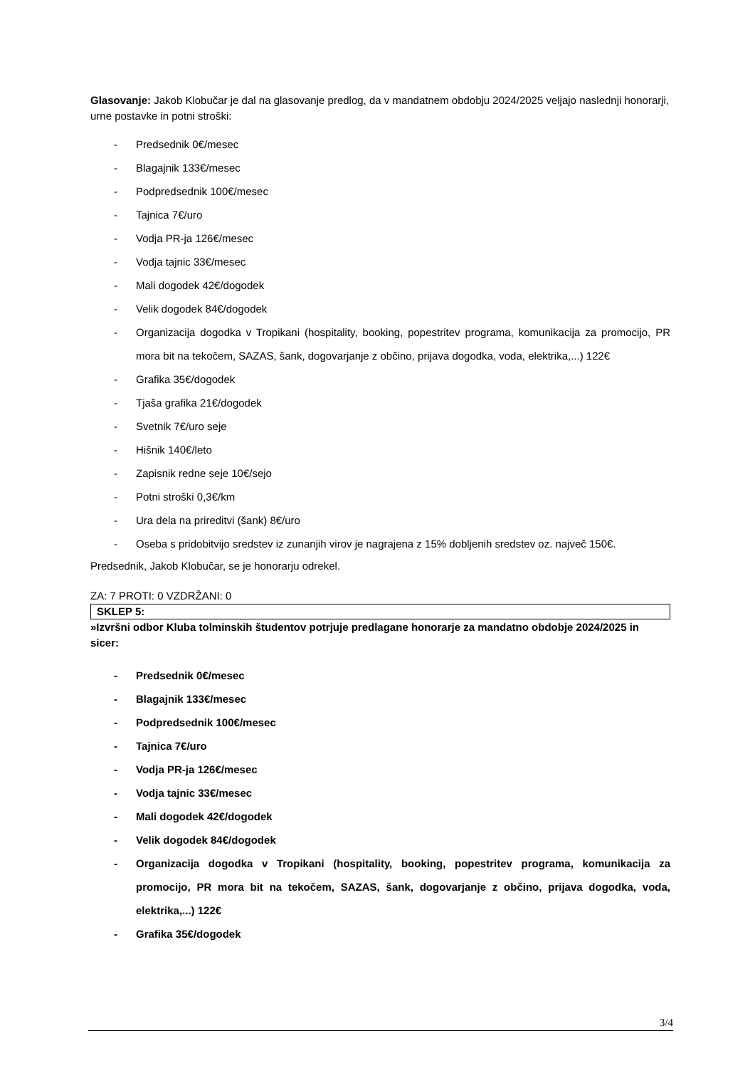Glasovanje: Jakob Klobučar je dal na glasovanje predlog, da v mandatnem obdobju 2024/2025 veljajo naslednji honorarji, urne postavke in potni stroški:
- Predsednik 0€/mesec
- Blagajnik 133€/mesec
- Podpredsednik 100€/mesec
- Tajnica 7€/uro
- Vodja PR-ja 126€/mesec
- Vodja tajnic 33€/mesec
- Mali dogodek 42€/dogodek
- Velik dogodek 84€/dogodek
- Organizacija dogodka v Tropikani (hospitality, booking, popestritev programa, komunikacija za promocijo, PR mora bit na tekočem, SAZAS, šank, dogovarjanje z občino, prijava dogodka, voda, elektrika,...) 122€
- Grafika 35€/dogodek
- Tjaša grafika 21€/dogodek
- Svetnik 7€/uro seje
- Hišnik 140€/leto
- Zapisnik redne seje 10€/sejo
- Potni stroški 0,3€/km
- Ura dela na prireditvi (šank) 8€/uro
- Oseba s pridobitvijo sredstev iz zunanjih virov je nagrajena z 15% dobljenih sredstev oz. največ 150€.
Predsednik, Jakob Klobučar, se je honorarju odrekel.
ZA: 7 PROTI: 0 VZDRŽANI: 0
SKLEP 5:
»Izvršni odbor Kluba tolminskih študentov potrjuje predlagane honorarje za mandatno obdobje 2024/2025 in sicer:
- Predsednik 0€/mesec
- Blagajnik 133€/mesec
- Podpredsednik 100€/mesec
- Tajnica 7€/uro
- Vodja PR-ja 126€/mesec
- Vodja tajnic 33€/mesec
- Mali dogodek 42€/dogodek
- Velik dogodek 84€/dogodek
- Organizacija dogodka v Tropikani (hospitality, booking, popestritev programa, komunikacija za promocijo, PR mora bit na tekočem, SAZAS, šank, dogovarjanje z občino, prijava dogodka, voda, elektrika,...) 122€
- Grafika 35€/dogodek
3/4